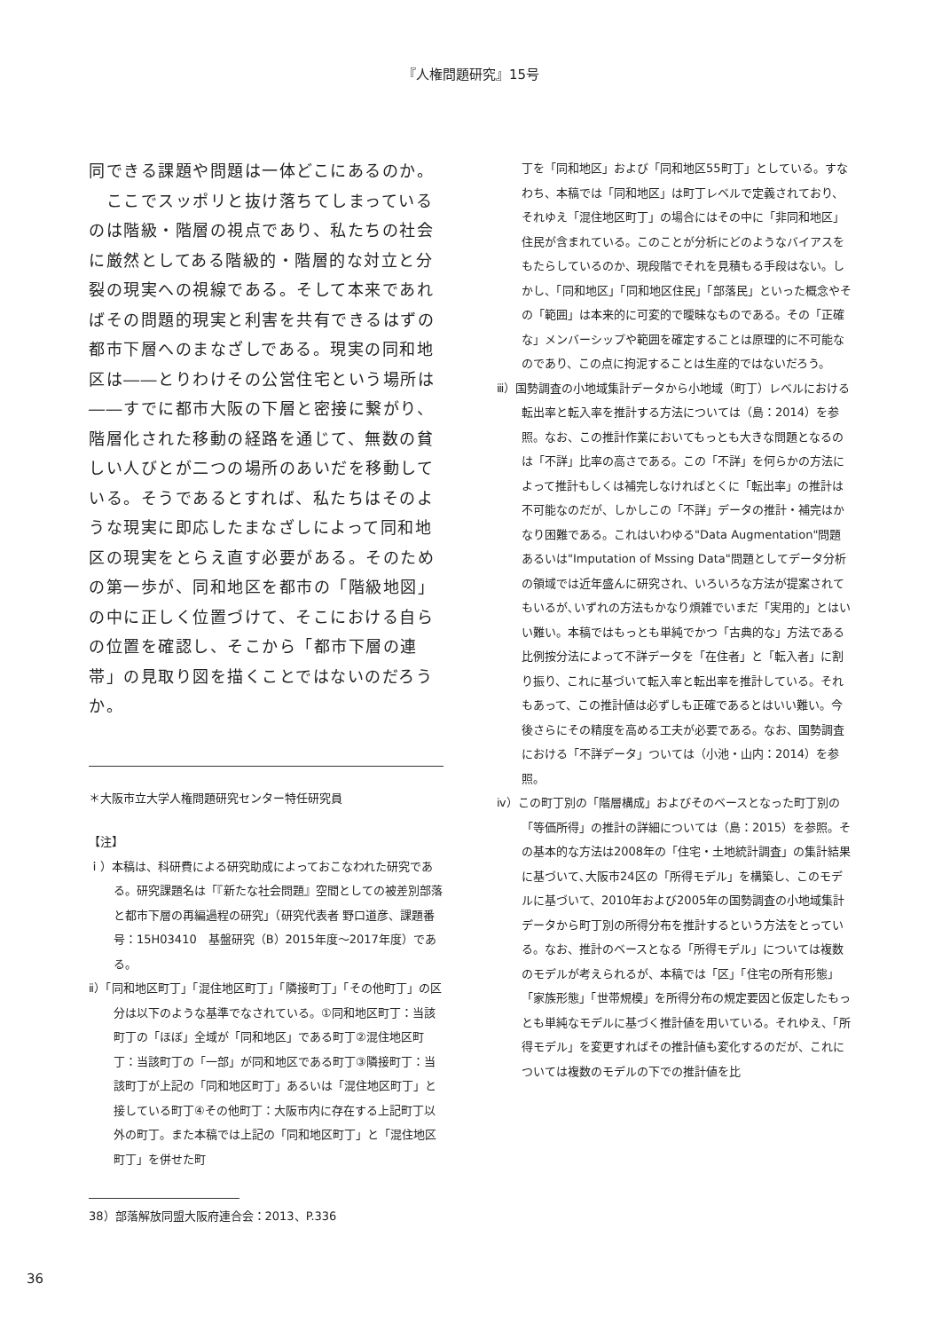『人権問題研究』15号
同できる課題や問題は一体どこにあるのか。
　ここでスッポリと抜け落ちてしまっているのは階級・階層の視点であり、私たちの社会に厳然としてある階級的・階層的な対立と分裂の現実への視線である。そして本来であればその問題的現実と利害を共有できるはずの都市下層へのまなざしである。現実の同和地区は――とりわけその公営住宅という場所は――すでに都市大阪の下層と密接に繋がり、階層化された移動の経路を通じて、無数の貧しい人びとが二つの場所のあいだを移動している。そうであるとすれば、私たちはそのような現実に即応したまなざしによって同和地区の現実をとらえ直す必要がある。そのための第一歩が、同和地区を都市の「階級地図」の中に正しく位置づけて、そこにおける自らの位置を確認し、そこから「都市下層の連帯」の見取り図を描くことではないのだろうか。
＊大阪市立大学人権問題研究センター特任研究員
【注】
ｉ）本稿は、科研費による研究助成によっておこなわれた研究である。研究課題名は「『新たな社会問題』空間としての被差別部落と都市下層の再編過程の研究」（研究代表者 野口道彦、課題番号：15H03410　基盤研究（B）2015年度～2017年度）である。
ⅱ）「同和地区町丁」「混住地区町丁」「隣接町丁」「その他町丁」の区分は以下のような基準でなされている。①同和地区町丁：当該町丁の「ほぼ」全域が「同和地区」である町丁②混住地区町丁：当該町丁の「一部」が同和地区である町丁③隣接町丁：当該町丁が上記の「同和地区町丁」あるいは「混住地区町丁」と接している町丁④その他町丁：大阪市内に存在する上記町丁以外の町丁。また本稿では上記の「同和地区町丁」と「混住地区町丁」を併せた町
38）部落解放同盟大阪府連合会：2013、P.336
丁を「同和地区」および「同和地区55町丁」としている。すなわち、本稿では「同和地区」は町丁レベルで定義されており、それゆえ「混住地区町丁」の場合にはその中に「非同和地区」住民が含まれている。このことが分析にどのようなバイアスをもたらしているのか、現段階でそれを見積もる手段はない。しかし、「同和地区」「同和地区住民」「部落民」といった概念やその「範囲」は本来的に可変的で曖昧なものである。その「正確な」メンバーシップや範囲を確定することは原理的に不可能なのであり、この点に拘泥することは生産的ではないだろう。
ⅲ）国勢調査の小地域集計データから小地域（町丁）レベルにおける転出率と転入率を推計する方法については（島：2014）を参照。なお、この推計作業においてもっとも大きな問題となるのは「不詳」比率の高さである。この「不詳」を何らかの方法によって推計もしくは補完しなければとくに「転出率」の推計は不可能なのだが、しかしこの「不詳」データの推計・補完はかなり困難である。これはいわゆる"Data Augmentation"問題あるいは"Imputation of Mssing Data"問題としてデータ分析の領域では近年盛んに研究され、いろいろな方法が提案されてもいるが､いずれの方法もかなり煩雑でいまだ「実用的」とはいい難い。本稿ではもっとも単純でかつ「古典的な」方法である比例按分法によって不詳データを「在住者」と「転入者」に割り振り、これに基づいて転入率と転出率を推計している。それもあって、この推計値は必ずしも正確であるとはいい難い。今後さらにその精度を高める工夫が必要である。なお、国勢調査における「不詳データ」ついては（小池・山内：2014）を参照。
ⅳ）この町丁別の「階層構成」およびそのベースとなった町丁別の「等価所得」の推計の詳細については（島：2015）を参照。その基本的な方法は2008年の「住宅・土地統計調査」の集計結果に基づいて､大阪市24区の「所得モデル」を構築し、このモデルに基づいて、2010年および2005年の国勢調査の小地域集計データから町丁別の所得分布を推計するという方法をとっている。なお、推計のベースとなる「所得モデル」については複数のモデルが考えられるが、本稿では「区」「住宅の所有形態」「家族形態」「世帯規模」を所得分布の規定要因と仮定したもっとも単純なモデルに基づく推計値を用いている。それゆえ、「所得モデル」を変更すればその推計値も変化するのだが、これについては複数のモデルの下での推計値を比
36